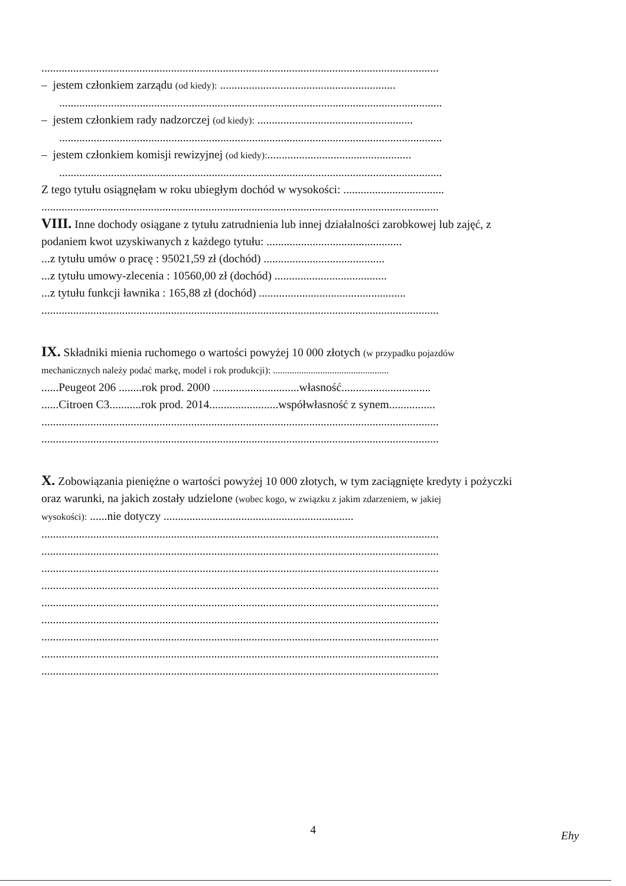..........................................................................................................................................
– jestem członkiem zarządu (od kiedy): .............................................................
.....................................................................................................................................
– jestem członkiem rady nadzorczej (od kiedy): ......................................................
.....................................................................................................................................
– jestem członkiem komisji rewizyjnej (od kiedy):..................................................
.....................................................................................................................................
Z tego tytułu osiągnęłam w roku ubiegłym dochód w wysokości: ...................................
..........................................................................................................................................
VIII. Inne dochody osiągane z tytułu zatrudnienia lub innej działalności zarobkowej lub zajęć, z
podaniem kwot uzyskiwanych z każdego tytułu: ...............................................
...z tytułu umów o pracę : 95021,59 zł (dochód) ..........................................
...z tytułu umowy-zlecenia : 10560,00 zł (dochód) .......................................
...z tytułu funkcji ławnika : 165,88 zł (dochód) ...................................................
..........................................................................................................................................
IX. Składniki mienia ruchomego o wartości powyżej 10 000 złotych (w przypadku pojazdów
mechanicznych należy podać markę, model i rok produkcji): .................................................
......Peugeot 206 ........rok prod. 2000 ..............................własność...............................
......Citroen C3...........rok prod. 2014........................współwłasność z synem................
..........................................................................................................................................
..........................................................................................................................................
X. Zobowiązania pieniężne o wartości powyżej 10 000 złotych, w tym zaciągnięte kredyty i pożyczki
oraz warunki, na jakich zostały udzielone (wobec kogo, w związku z jakim zdarzeniem, w jakiej
wysokości): ......nie dotyczy ..................................................................
..........................................................................................................................................
..........................................................................................................................................
..........................................................................................................................................
..........................................................................................................................................
..........................................................................................................................................
..........................................................................................................................................
..........................................................................................................................................
..........................................................................................................................................
..........................................................................................................................................
4 Ehy